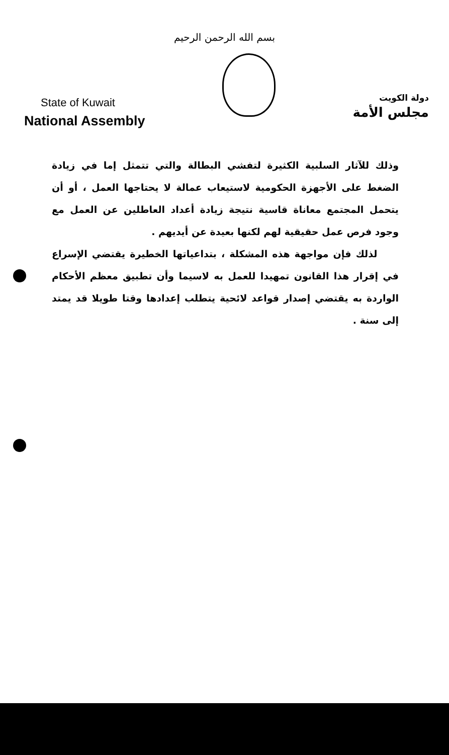بسم الله الرحمن الرحيم
State of Kuwait
National Assembly
دولة الكويت
مجلس الأمة
وذلك للآثار السلبية الكثيرة لتفشي البطالة والتي تتمثل إما في زيادة الضغط على الأجهزة الحكومية لاستيعاب عمالة لا يحتاجها العمل ، أو أن يتحمل المجتمع معاناة قاسية نتيجة زيادة أعداد العاطلين عن العمل مع وجود فرص عمل حقيقية لهم لكنها بعيدة عن أيديهم .
لذلك فإن مواجهة هذه المشكلة ، بتداعياتها الخطيرة يقتضي الإسراع في إقرار هذا القانون تمهيدا للعمل به لاسيما وأن تطبيق معظم الأحكام الواردة به يقتضي إصدار قواعد لائحية يتطلب إعدادها وقتا طويلا قد يمتد إلى سنة .